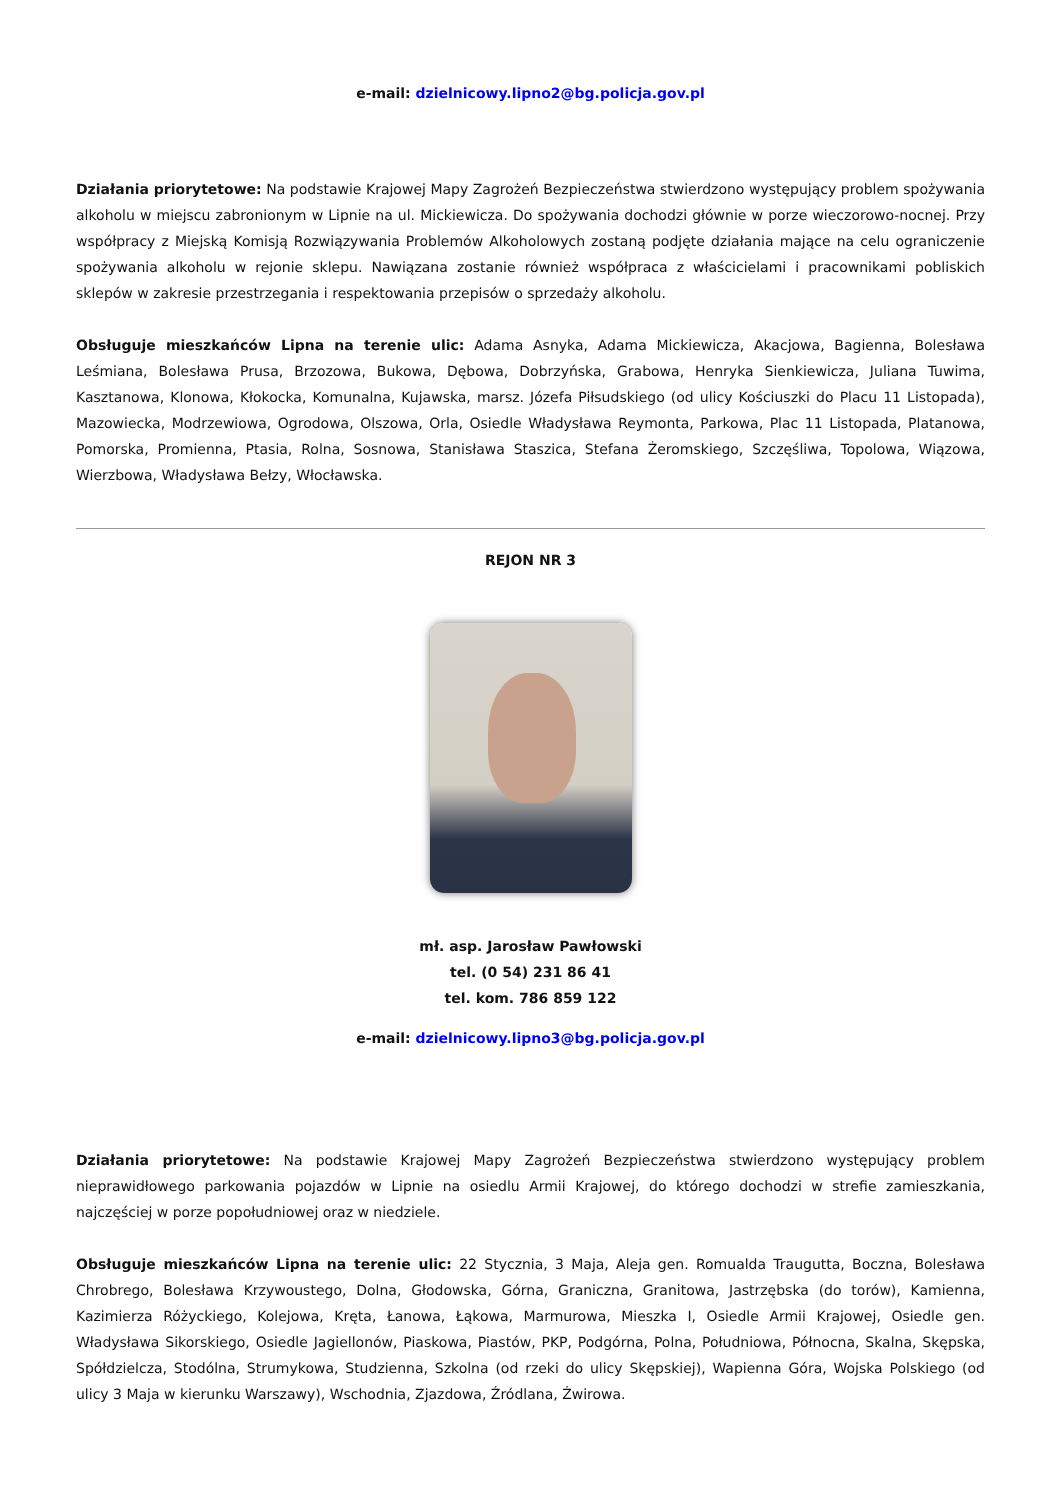e-mail: dzielnicowy.lipno2@bg.policja.gov.pl
Działania priorytetowe: Na podstawie Krajowej Mapy Zagrożeń Bezpieczeństwa stwierdzono występujący problem spożywania alkoholu w miejscu zabronionym w Lipnie na ul. Mickiewicza. Do spożywania dochodzi głównie w porze wieczorowo-nocnej. Przy współpracy z Miejską Komisją Rozwiązywania Problemów Alkoholowych zostaną podjęte działania mające na celu ograniczenie spożywania alkoholu w rejonie sklepu. Nawiązana zostanie również współpraca z właścicielami i pracownikami pobliskich sklepów w zakresie przestrzegania i respektowania przepisów o sprzedaży alkoholu.
Obsługuje mieszkańców Lipna na terenie ulic: Adama Asnyka, Adama Mickiewicza, Akacjowa, Bagienna, Bolesława Leśmiana, Bolesława Prusa, Brzozowa, Bukowa, Dębowa, Dobrzyńska, Grabowa, Henryka Sienkiewicza, Juliana Tuwima, Kasztanowa, Klonowa, Kłokocka, Komunalna, Kujawska, marsz. Józefa Piłsudskiego (od ulicy Kościuszki do Placu 11 Listopada), Mazowiecka, Modrzewiowa, Ogrodowa, Olszowa, Orla, Osiedle Władysława Reymonta, Parkowa, Plac 11 Listopada, Platanowa, Pomorska, Promienna, Ptasia, Rolna, Sosnowa, Stanisława Staszica, Stefana Żeromskiego, Szczęśliwa, Topolowa, Wiązowa, Wierzbowa, Władysława Bełzy, Włocławska.
REJON NR 3
mł. asp. Jarosław Pawłowski
tel. (0 54) 231 86 41
tel. kom. 786 859 122
e-mail: dzielnicowy.lipno3@bg.policja.gov.pl
Działania priorytetowe: Na podstawie Krajowej Mapy Zagrożeń Bezpieczeństwa stwierdzono występujący problem nieprawidłowego parkowania pojazdów w Lipnie na osiedlu Armii Krajowej, do którego dochodzi w strefie zamieszkania, najczęściej w porze popołudniowej oraz w niedziele.
Obsługuje mieszkańców Lipna na terenie ulic: 22 Stycznia, 3 Maja, Aleja gen. Romualda Traugutta, Boczna, Bolesława Chrobrego, Bolesława Krzywoustego, Dolna, Głodowska, Górna, Graniczna, Granitowa, Jastrzębska (do torów), Kamienna, Kazimierza Różyckiego, Kolejowa, Kręta, Łanowa, Łąkowa, Marmurowa, Mieszka I, Osiedle Armii Krajowej, Osiedle gen. Władysława Sikorskiego, Osiedle Jagiellonów, Piaskowa, Piastów, PKP, Podgórna, Polna, Południowa, Północna, Skalna, Skępska, Spółdzielcza, Stodólna, Strumykowa, Studzienna, Szkolna (od rzeki do ulicy Skępskiej), Wapienna Góra, Wojska Polskiego (od ulicy 3 Maja w kierunku Warszawy), Wschodnia, Zjazdowa, Źródlana, Żwirowa.